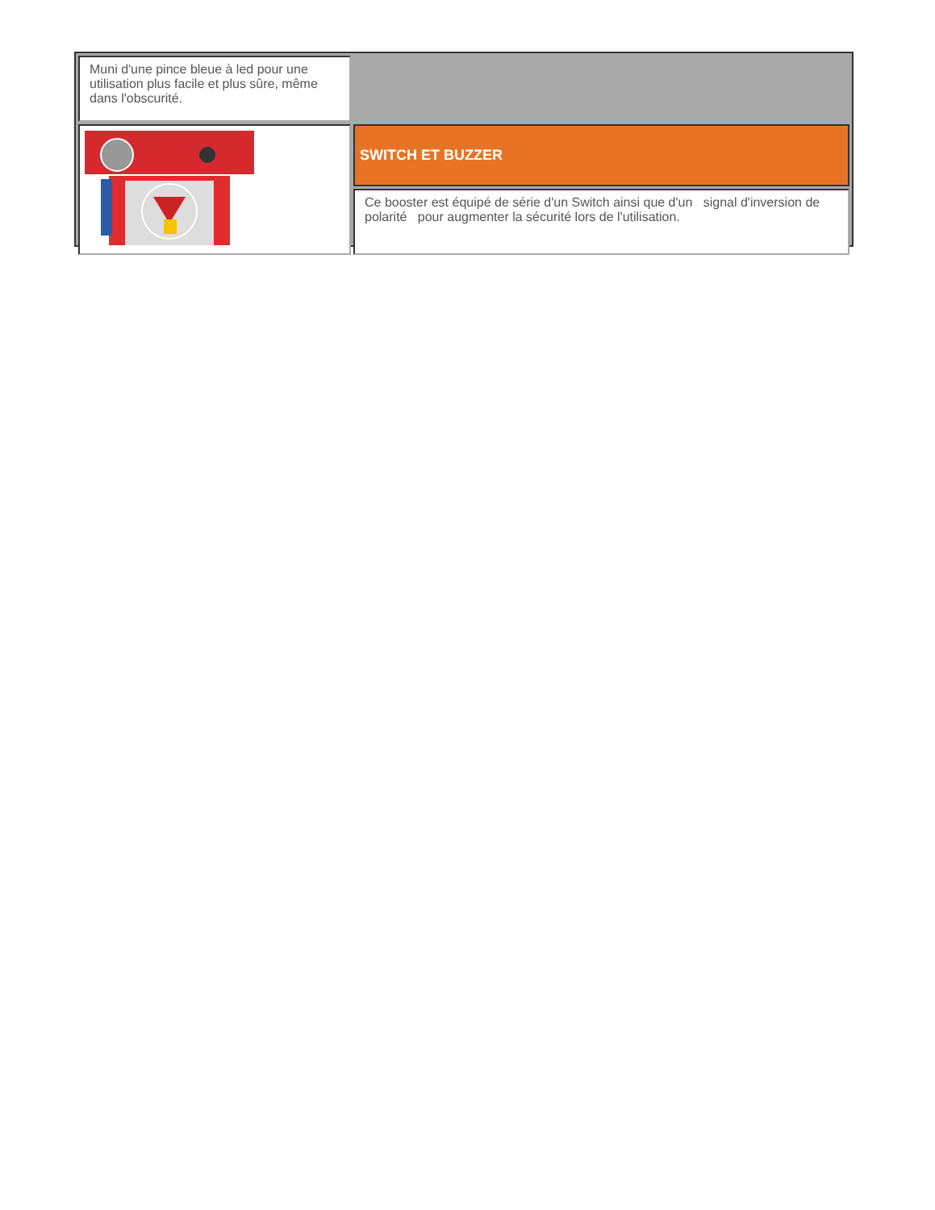| Muni d'une pince bleue à led pour une utilisation plus facile et plus sûre, même dans l'obscurité. | |
| | SWITCH ET BUZZER |
| | Ce booster est équipé de série d'un Switch ainsi que d'un signal d'inversion de polarité pour augmenter la sécurité lors de l'utilisation. |